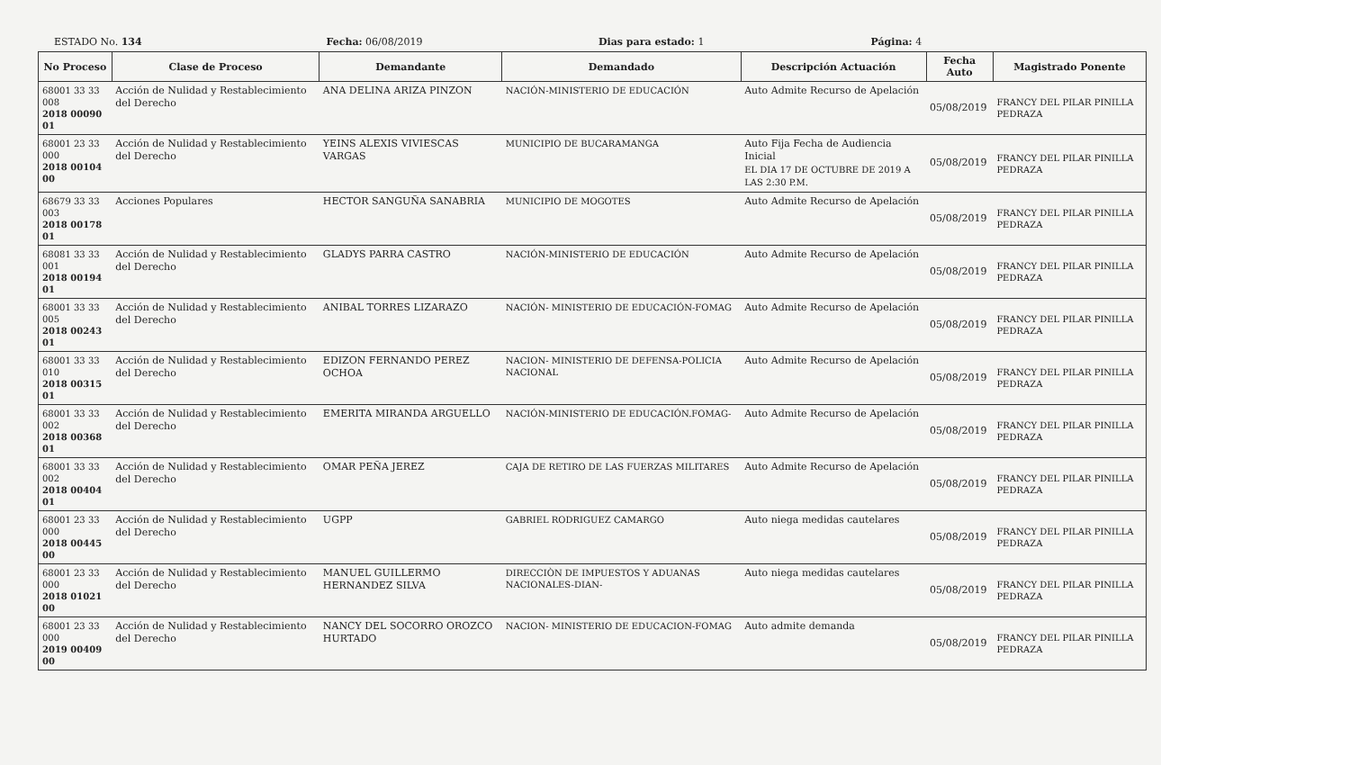ESTADO No. 134 Fecha: 06/08/2019 Dias para estado: 1 Página: 4
| No Proceso | Clase de Proceso | Demandante | Demandado | Descripción Actuación | Fecha Auto | Magistrado Ponente |
| --- | --- | --- | --- | --- | --- | --- |
| 68001 33 33 008 2018 00090 01 | Acción de Nulidad y Restablecimiento del Derecho | ANA DELINA ARIZA PINZON | NACIÓN-MINISTERIO DE EDUCACIÓN | Auto Admite Recurso de Apelación | 05/08/2019 | FRANCY DEL PILAR PINILLA PEDRAZA |
| 68001 23 33 000 2018 00104 00 | Acción de Nulidad y Restablecimiento del Derecho | YEINS ALEXIS VIVIESCAS VARGAS | MUNICIPIO DE BUCARAMANGA | Auto Fija Fecha de Audiencia Inicial EL DIA 17 DE OCTUBRE DE 2019 A LAS 2:30 P.M. | 05/08/2019 | FRANCY DEL PILAR PINILLA PEDRAZA |
| 68679 33 33 003 2018 00178 01 | Acciones Populares | HECTOR SANGUÑA SANABRIA | MUNICIPIO DE MOGOTES | Auto Admite Recurso de Apelación | 05/08/2019 | FRANCY DEL PILAR PINILLA PEDRAZA |
| 68081 33 33 001 2018 00194 01 | Acción de Nulidad y Restablecimiento del Derecho | GLADYS PARRA CASTRO | NACIÓN-MINISTERIO DE EDUCACIÓN | Auto Admite Recurso de Apelación | 05/08/2019 | FRANCY DEL PILAR PINILLA PEDRAZA |
| 68001 33 33 005 2018 00243 01 | Acción de Nulidad y Restablecimiento del Derecho | ANIBAL TORRES LIZARAZO | NACIÓN- MINISTERIO DE EDUCACIÓN-FOMAG | Auto Admite Recurso de Apelación | 05/08/2019 | FRANCY DEL PILAR PINILLA PEDRAZA |
| 68001 33 33 010 2018 00315 01 | Acción de Nulidad y Restablecimiento del Derecho | EDIZON FERNANDO PEREZ OCHOA | NACION- MINISTERIO DE DEFENSA-POLICIA NACIONAL | Auto Admite Recurso de Apelación | 05/08/2019 | FRANCY DEL PILAR PINILLA PEDRAZA |
| 68001 33 33 002 2018 00368 01 | Acción de Nulidad y Restablecimiento del Derecho | EMERITA MIRANDA ARGUELLO | NACIÓN-MINISTERIO DE EDUCACIÓN.FOMAG- | Auto Admite Recurso de Apelación | 05/08/2019 | FRANCY DEL PILAR PINILLA PEDRAZA |
| 68001 33 33 002 2018 00404 01 | Acción de Nulidad y Restablecimiento del Derecho | OMAR PEÑA JEREZ | CAJA DE RETIRO DE LAS FUERZAS MILITARES | Auto Admite Recurso de Apelación | 05/08/2019 | FRANCY DEL PILAR PINILLA PEDRAZA |
| 68001 23 33 000 2018 00445 00 | Acción de Nulidad y Restablecimiento del Derecho | UGPP | GABRIEL RODRIGUEZ CAMARGO | Auto niega medidas cautelares | 05/08/2019 | FRANCY DEL PILAR PINILLA PEDRAZA |
| 68001 23 33 000 2018 01021 00 | Acción de Nulidad y Restablecimiento del Derecho | MANUEL GUILLERMO HERNANDEZ SILVA | DIRECCIÒN DE IMPUESTOS Y ADUANAS NACIONALES-DIAN- | Auto niega medidas cautelares | 05/08/2019 | FRANCY DEL PILAR PINILLA PEDRAZA |
| 68001 23 33 000 2019 00409 00 | Acción de Nulidad y Restablecimiento del Derecho | NANCY DEL SOCORRO OROZCO HURTADO | NACION- MINISTERIO DE EDUCACION-FOMAG | Auto admite demanda | 05/08/2019 | FRANCY DEL PILAR PINILLA PEDRAZA |